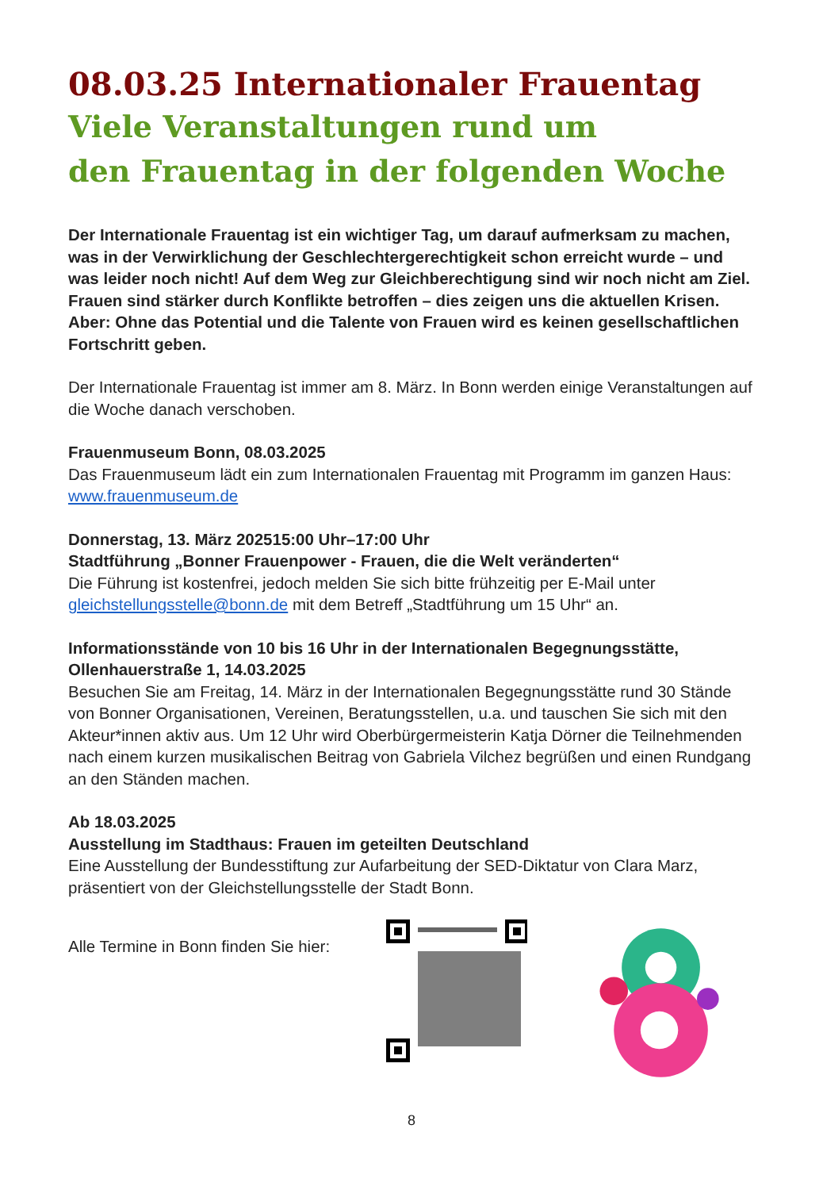08.03.25 Internationaler Frauentag
Viele Veranstaltungen rund um
den Frauentag in der folgenden Woche
Der Internationale Frauentag ist ein wichtiger Tag, um darauf aufmerksam zu machen, was in der Verwirklichung der Geschlechtergerechtigkeit schon erreicht wurde – und was leider noch nicht! Auf dem Weg zur Gleichberechtigung sind wir noch nicht am Ziel. Frauen sind stärker durch Konflikte betroffen – dies zeigen uns die aktuellen Krisen. Aber: Ohne das Potential und die Talente von Frauen wird es keinen gesellschaftlichen Fortschritt geben.
Der Internationale Frauentag ist immer am 8. März. In Bonn werden einige Veranstaltungen auf die Woche danach verschoben.
Frauenmuseum Bonn, 08.03.2025
Das Frauenmuseum lädt ein zum Internationalen Frauentag mit Programm im ganzen Haus: www.frauenmuseum.de
Donnerstag, 13. März 202515:00 Uhr–17:00 Uhr
Stadtführung „Bonner Frauenpower - Frauen, die die Welt veränderten“
Die Führung ist kostenfrei, jedoch melden Sie sich bitte frühzeitig per E-Mail unter gleichstellungsstelle@bonn.de mit dem Betreff „Stadtführung um 15 Uhr“ an.
Informationsstände von 10 bis 16 Uhr in der Internationalen Begegnungsstätte, Ollenhauerstraße 1, 14.03.2025
Besuchen Sie am Freitag, 14. März in der Internationalen Begegnungsstätte rund 30 Stände von Bonner Organisationen, Vereinen, Beratungsstellen, u.a. und tauschen Sie sich mit den Akteur*innen aktiv aus. Um 12 Uhr wird Oberbürgermeisterin Katja Dörner die Teilnehmenden nach einem kurzen musikalischen Beitrag von Gabriela Vilchez begrüßen und einen Rundgang an den Ständen machen.
Ab 18.03.2025
Ausstellung im Stadthaus: Frauen im geteilten Deutschland
Eine Ausstellung der Bundesstiftung zur Aufarbeitung der SED-Diktatur von Clara Marz, präsentiert von der Gleichstellungsstelle der Stadt Bonn.
Alle Termine in Bonn finden Sie hier:
8